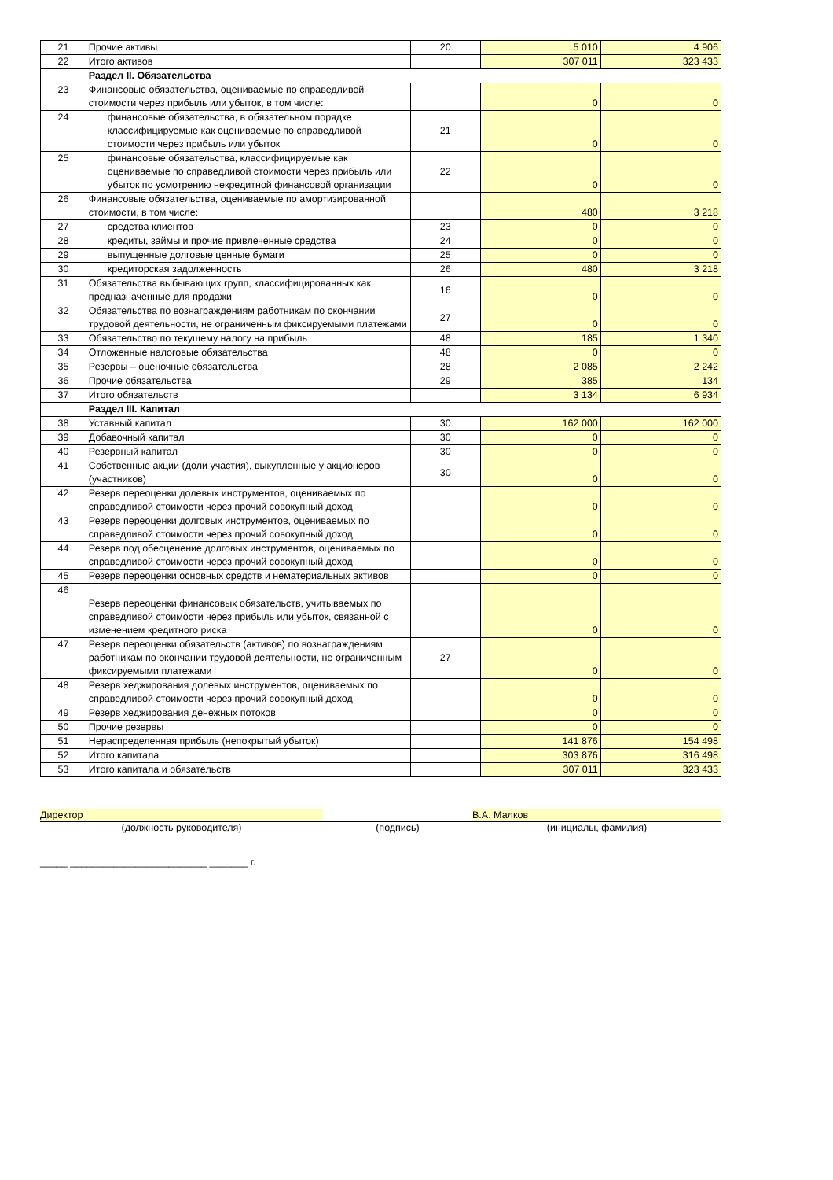| 21 | Прочие активы | 20 | 5 010 | 4 906 |
| 22 | Итого активов | | 307 011 | 323 433 |
| | Раздел II. Обязательства | | | |
| 23 | Финансовые обязательства, оцениваемые по справедливой стоимости через прибыль или убыток, в том числе: | | 0 | 0 |
| 24 | финансовые обязательства, в обязательном порядке классифицируемые как оцениваемые по справедливой стоимости через прибыль или убыток | 21 | 0 | 0 |
| 25 | финансовые обязательства, классифицируемые как оцениваемые по справедливой стоимости через прибыль или убыток по усмотрению некредитной финансовой организации | 22 | 0 | 0 |
| 26 | Финансовые обязательства, оцениваемые по амортизированной стоимости, в том числе: | | 480 | 3 218 |
| 27 | средства клиентов | 23 | 0 | 0 |
| 28 | кредиты, займы и прочие привлеченные средства | 24 | 0 | 0 |
| 29 | выпущенные долговые ценные бумаги | 25 | 0 | 0 |
| 30 | кредиторская задолженность | 26 | 480 | 3 218 |
| 31 | Обязательства выбывающих групп, классифицированных как предназначенные для продажи | 16 | 0 | 0 |
| 32 | Обязательства по вознаграждениям работникам по окончании трудовой деятельности, не ограниченным фиксируемыми платежами | 27 | 0 | 0 |
| 33 | Обязательство по текущему налогу на прибыль | 48 | 185 | 1 340 |
| 34 | Отложенные налоговые обязательства | 48 | 0 | 0 |
| 35 | Резервы – оценочные обязательства | 28 | 2 085 | 2 242 |
| 36 | Прочие обязательства | 29 | 385 | 134 |
| 37 | Итого обязательств | | 3 134 | 6 934 |
| | Раздел III. Капитал | | | |
| 38 | Уставный капитал | 30 | 162 000 | 162 000 |
| 39 | Добавочный капитал | 30 | 0 | 0 |
| 40 | Резервный капитал | 30 | 0 | 0 |
| 41 | Собственные акции (доли участия), выкупленные у акционеров (участников) | 30 | 0 | 0 |
| 42 | Резерв переоценки долевых инструментов, оцениваемых по справедливой стоимости через прочий совокупный доход | | 0 | 0 |
| 43 | Резерв переоценки долговых инструментов, оцениваемых по справедливой стоимости через прочий совокупный доход | | 0 | 0 |
| 44 | Резерв под обесценение долговых инструментов, оцениваемых по справедливой стоимости через прочий совокупный доход | | 0 | 0 |
| 45 | Резерв переоценки основных средств и нематериальных активов | | 0 | 0 |
| 46 | Резерв переоценки финансовых обязательств, учитываемых по справедливой стоимости через прибыль или убыток, связанной с изменением кредитного риска | | 0 | 0 |
| 47 | Резерв переоценки обязательств (активов) по вознаграждениям работникам по окончании трудовой деятельности, не ограниченным фиксируемыми платежами | 27 | 0 | 0 |
| 48 | Резерв хеджирования долевых инструментов, оцениваемых по справедливой стоимости через прочий совокупный доход | | 0 | 0 |
| 49 | Резерв хеджирования денежных потоков | | 0 | 0 |
| 50 | Прочие резервы | | 0 | 0 |
| 51 | Нераспределенная прибыль (непокрытый убыток) | | 141 876 | 154 498 |
| 52 | Итого капитала | | 303 876 | 316 498 |
| 53 | Итого капитала и обязательств | | 307 011 | 323 433 |
Директор В.А. Малков
(должность руководителя) (подпись) (инициалы, фамилия)
_____ _________________________ _______ г.